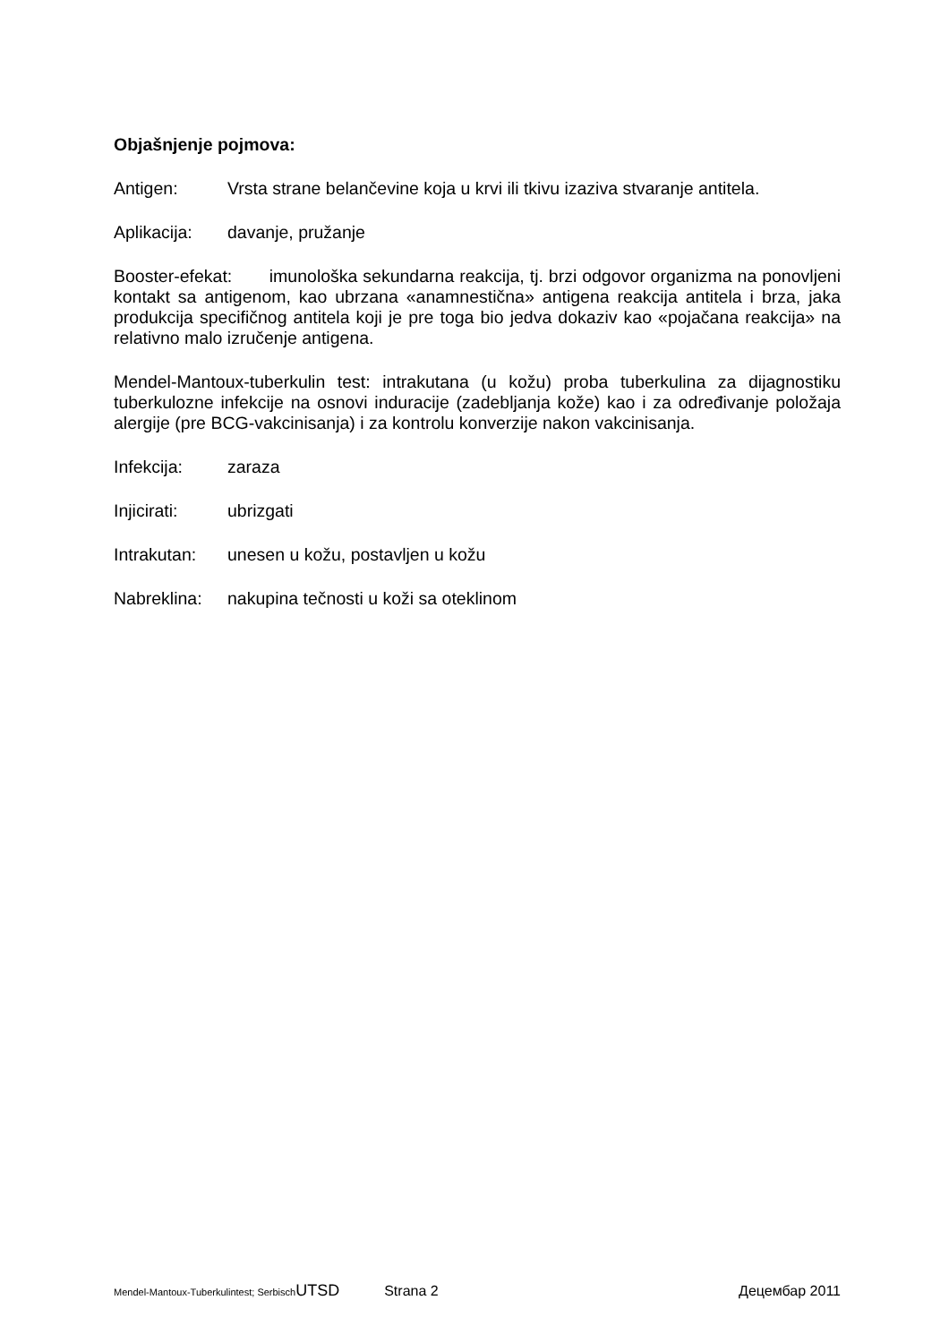Objašnjenje pojmova:
Antigen: Vrsta strane belančevine koja u krvi ili tkivu izaziva stvaranje antitela.
Aplikacija: davanje, pružanje
Booster-efekat: imunološka sekundarna reakcija, tj. brzi odgovor organizma na ponovljeni kontakt sa antigenom, kao ubrzana «anamnestična» antigena reakcija antitela i brza, jaka produkcija specifičnog antitela koji je pre toga bio jedva dokaziv kao «pojačana reakcija» na relativno malo izručenje antigena.
Mendel-Mantoux-tuberkulin test: intrakutana (u kožu) proba tuberkulina za dijagnostiku tuberkulozne infekcije na osnovi induracije (zadebljanja kože) kao i za određivanje položaja alergije (pre BCG-vakcinisanja) i za kontrolu konverzije nakon vakcinisanja.
Infekcija: zaraza
Injicirati: ubrizgati
Intrakutan: unesen u kožu, postavljen u kožu
Nabreklina: nakupina tečnosti u koži sa oteklinom
Mendel-Mantoux-Tuberkulintest; Serbisch UTSD Strana 2 Децембар 2011